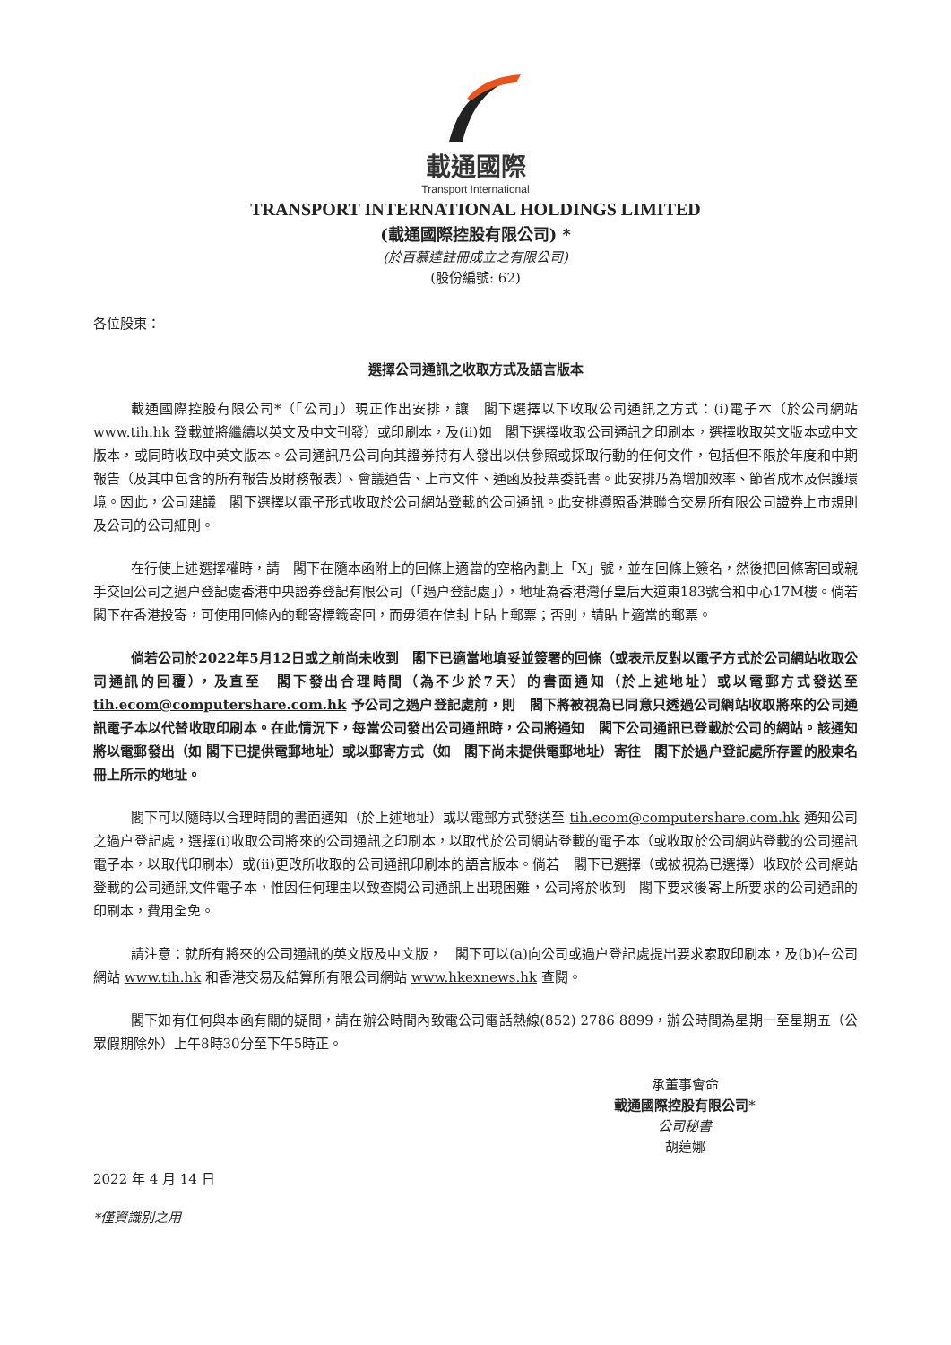載通國際
Transport International
TRANSPORT INTERNATIONAL HOLDINGS LIMITED
(載通國際控股有限公司) *
(於百慕達註冊成立之有限公司)
(股份編號: 62)
各位股東：
選擇公司通訊之收取方式及語言版本
載通國際控股有限公司*（「公司」）現正作出安排，讓　閣下選擇以下收取公司通訊之方式：(i)電子本（於公司網站 www.tih.hk 登載並將繼續以英文及中文刊發）或印刷本，及(ii)如　閣下選擇收取公司通訊之印刷本，選擇收取英文版本或中文版本，或同時收取中英文版本。公司通訊乃公司向其證券持有人發出以供參照或採取行動的任何文件，包括但不限於年度和中期報告（及其中包含的所有報告及財務報表）、會議通告、上市文件、通函及投票委託書。此安排乃為增加效率、節省成本及保護環境。因此，公司建議　閣下選擇以電子形式收取於公司網站登載的公司通訊。此安排遵照香港聯合交易所有限公司證券上市規則及公司的公司細則。
在行使上述選擇權時，請　閣下在隨本函附上的回條上適當的空格內劃上「X」號，並在回條上簽名，然後把回條寄回或親手交回公司之過户登記處香港中央證券登記有限公司（「過户登記處」），地址為香港灣仔皇后大道東183號合和中心17M樓。倘若　閣下在香港投寄，可使用回條內的郵寄標籤寄回，而毋須在信封上貼上郵票；否則，請貼上適當的郵票。
倘若公司於2022年5月12日或之前尚未收到　閣下已適當地填妥並簽署的回條（或表示反對以電子方式於公司網站收取公司通訊的回覆），及直至　閣下發出合理時間（為不少於7天）的書面通知（於上述地址）或以電郵方式發送至 tih.ecom@computershare.com.hk 予公司之過户登記處前，則　閣下將被視為已同意只透過公司網站收取將來的公司通訊電子本以代替收取印刷本。在此情況下，每當公司發出公司通訊時，公司將通知　閣下公司通訊已登載於公司的網站。該通知將以電郵發出（如 閣下已提供電郵地址）或以郵寄方式（如　閣下尚未提供電郵地址）寄往　閣下於過户登記處所存置的股東名冊上所示的地址。
閣下可以隨時以合理時間的書面通知（於上述地址）或以電郵方式發送至 tih.ecom@computershare.com.hk 通知公司之過户登記處，選擇(i)收取公司將來的公司通訊之印刷本，以取代於公司網站登載的電子本（或收取於公司網站登載的公司通訊電子本，以取代印刷本）或(ii)更改所收取的公司通訊印刷本的語言版本。倘若　閣下已選擇（或被視為已選擇）收取於公司網站登載的公司通訊文件電子本，惟因任何理由以致查閱公司通訊上出現困難，公司將於收到　閣下要求後寄上所要求的公司通訊的印刷本，費用全免。
請注意：就所有將來的公司通訊的英文版及中文版，　閣下可以(a)向公司或過户登記處提出要求索取印刷本，及(b)在公司網站 www.tih.hk 和香港交易及結算所有限公司網站 www.hkexnews.hk 查閱。
閣下如有任何與本函有關的疑問，請在辦公時間內致電公司電話熱線(852) 2786 8899，辦公時間為星期一至星期五（公眾假期除外）上午8時30分至下午5時正。
承董事會命
載通國際控股有限公司*
公司秘書
胡蓮娜
2022 年 4 月 14 日
*僅資識別之用